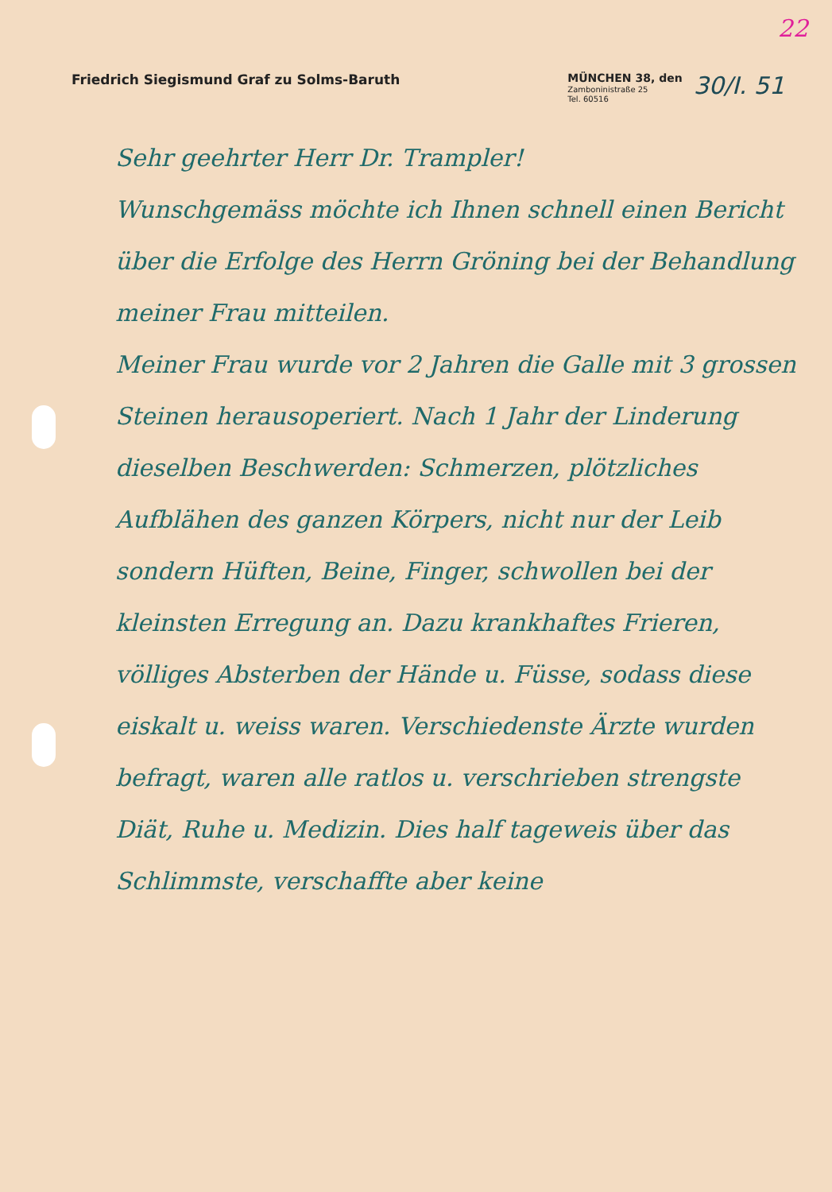22
Friedrich Siegismund Graf zu Solms-Baruth
MÜNCHEN 38, den
Zamboninistraße 25
Tel. 60516
30/I. 51
Sehr geehrter Herr Dr. Trampler!
Wunschgemäss möchte ich Ihnen schnell einen Bericht über die Erfolge des Herrn Gröning bei der Behandlung meiner Frau mitteilen.
Meiner Frau wurde vor 2 Jahren die Galle mit 3 grossen Steinen herausoperiert. Nach 1 Jahr der Linderung dieselben Beschwerden: Schmerzen, plötzliches Aufblähen des ganzen Körpers, nicht nur der Leib sondern Hüften, Beine, Finger, schwollen bei der kleinsten Erregung an. Dazu krankhaftes Frieren, völliges Absterben der Hände u. Füsse, sodass diese eiskalt u. weiss waren. Verschiedenste Ärzte wurden befragt, waren alle ratlos u. verschrieben strengste Diät, Ruhe u. Medizin. Dies half tageweis über das Schlimmste, verschaffte aber keine